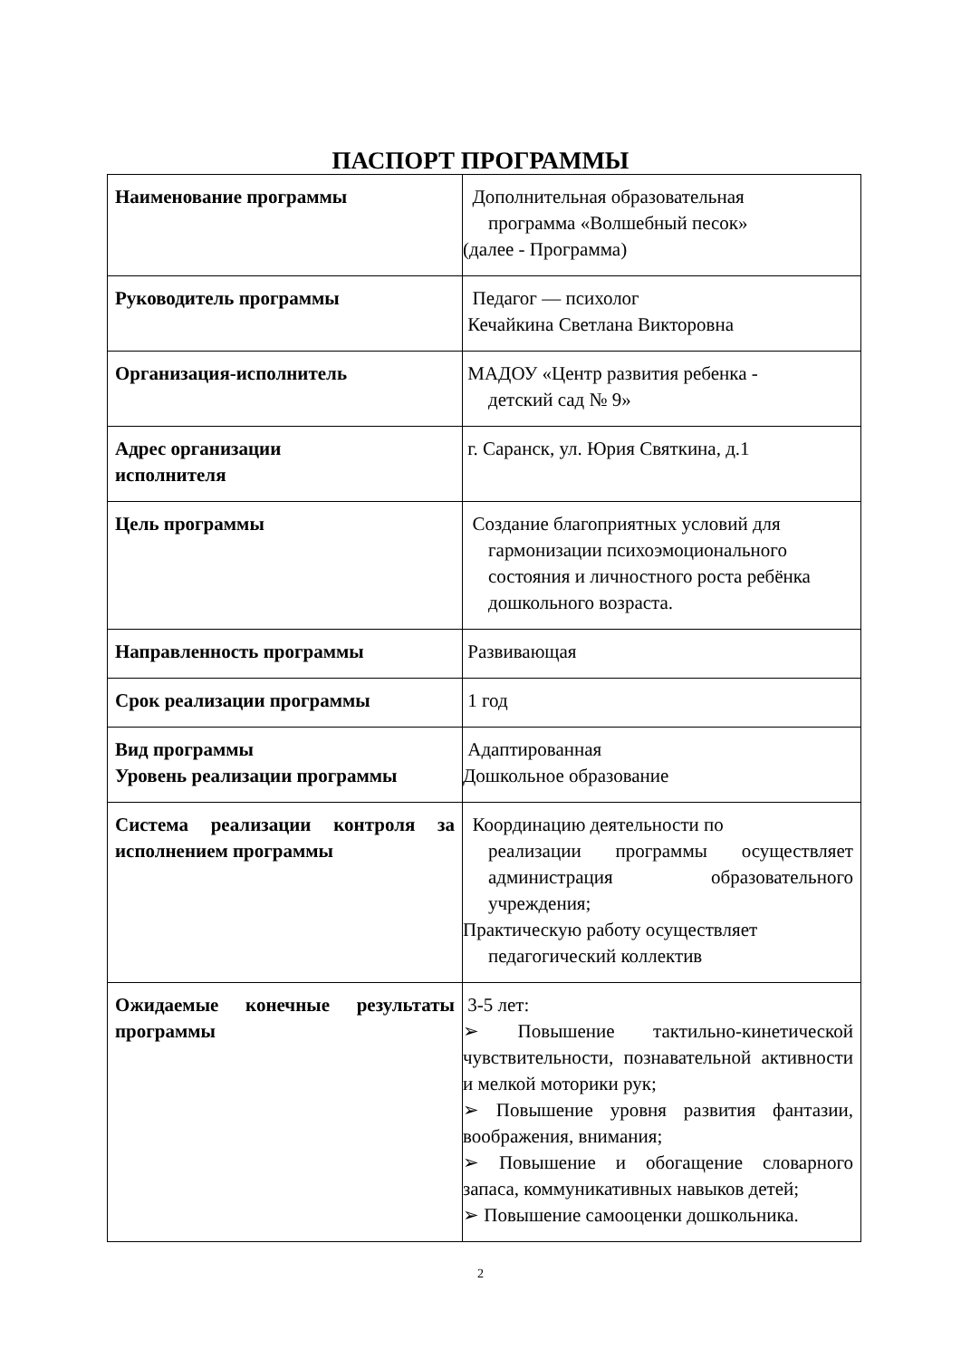ПАСПОРТ ПРОГРАММЫ
| Наименование программы | Дополнительная образовательная программа «Волшебный песок» (далее - Программа) |
| Руководитель программы | Педагог — психолог Кечайкина Светлана Викторовна |
| Организация-исполнитель | МАДОУ «Центр развития ребенка - детский сад № 9» |
| Адрес организации исполнителя | г. Саранск, ул. Юрия Святкина, д.1 |
| Цель программы | Создание благоприятных условий для гармонизации психоэмоционального состояния и личностного роста ребёнка дошкольного возраста. |
| Направленность программы | Развивающая |
| Срок реализации программы | 1 год |
| Вид программы Уровень реализации программы | Адаптированная Дошкольное образование |
| Система реализации контроля за исполнением программы | Координацию деятельности по реализации программы осуществляет администрация образовательного учреждения; Практическую работу осуществляет педагогический коллектив |
| Ожидаемые конечные результаты программы | 3-5 лет: ➢ Повышение тактильно-кинетической чувствительности, познавательной активности и мелкой моторики рук; ➢ Повышение уровня развития фантазии, воображения, внимания; ➢ Повышение и обогащение словарного запаса, коммуникативных навыков детей; ➢ Повышение самооценки дошкольника. |
2